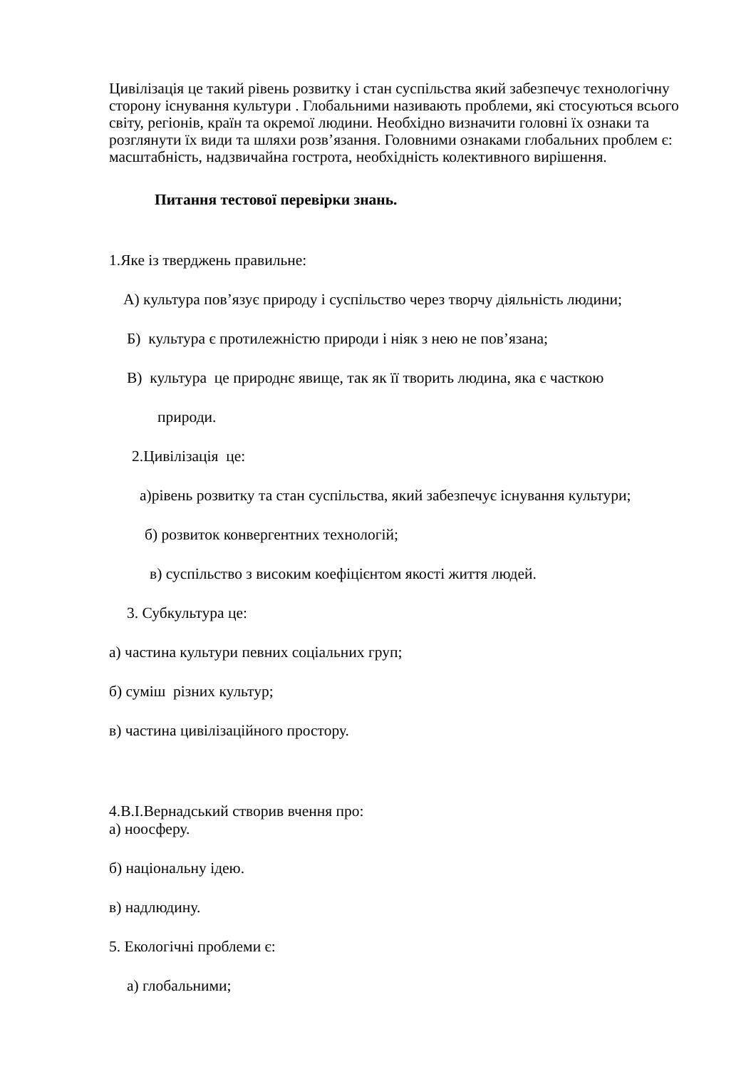Цивілізація це такий рівень розвитку і стан суспільства який забезпечує технологічну сторону існування культури . Глобальними називають проблеми, які стосуються всього світу, регіонів, країн та окремої людини. Необхідно визначити головні їх ознаки та розглянути їх види та шляхи розв’язання. Головними ознаками глобальних проблем є: масштабність, надзвичайна гострота, необхідність колективного вирішення.
Питання тестової перевірки знань.
1.Яке із тверджень правильне:
А) культура пов’язує природу і суспільство через творчу діяльність людини;
Б) культура є протилежністю природи і ніяк з нею не пов’язана;
В) культура це природнє явище, так як її творить людина, яка є часткою
природи.
2.Цивілізація це:
а)рівень розвитку та стан суспільства, який забезпечує існування культури;
б) розвиток конвергентних технологій;
в) суспільство з високим коефіцієнтом якості життя людей.
3. Субкультура це:
а) частина культури певних соціальних груп;
б) суміш різних культур;
в) частина цивілізаційного простору.
4.В.І.Вернадський створив вчення про:
а) ноосферу.
б) національну ідею.
в) надлюдину.
5. Екологічні проблеми є:
а) глобальними;